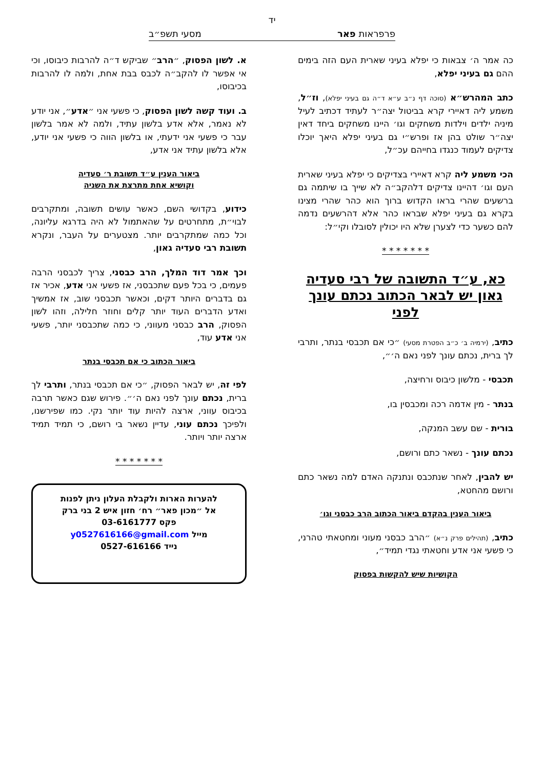יד
פרפראות פאר מסעי תשפ״ב
כה אמר ה׳ צבאות כי יפלא בעיני שארית העם הזה בימים ההם גם בעיני יפלא,
כתב המהרש״א (סוכה דף נ״ב ע״א ד״ה גם בעיני יפלא), וז״ל, משמע ליה דאיירי קרא בביטול יצה״ר לעתיד דכתיב לעיל מיניה ילדים וילדות משחקים וגו׳ היינו משחקים ביחד דאין יצה״ר שולט בהן אז ופרש״י גם בעיני יפלא היאך יוכלו צדיקים לעמוד כנגדו בחייהם עכ״ל,
הכי משמע ליה קרא דאיירי בצדיקים כי יפלא בעיני שארית העם וגו׳ דהיינו צדיקים דלהקב״ה לא שייך בו שיתמה גם ברשעים שהרי בראו הקדוש ברוך הוא כהר שהרי מצינו בקרא גם בעיני יפלא שבראו כהר אלא דהרשעים נדמה להם כשער כדי לצערן שלא היו יכולין לסובלו וקי״ל:
* * * * * * *
כא, ע״ד התשובה של רבי סעדיה גאון יש לבאר הכתוב נכתם עונך לפני
כתיב, (ירמיה ב׳ כ״ב הפטרת מסעי) ״כי אם תכבסי בנתר, ותרבי לך ברית, נכתם עונך לפני נאם ה׳״,
תכבסי - מלשון כיבוס ורחיצה,
בנתר - מין אדמה רכה ומכבסין בו,
בורית - שם עשב המנקה,
נכתם עונך - נשאר כתם ורושם,
יש להבין, לאחר שנתכבס ונתנקה האדם למה נשאר כתם ורושם מהחטא,
ביאור הענין בהקדם ביאור הכתוב הרב כבסני וגו׳
כתיב, (תהילים פרק נ״א) ״הרב כבסני מעוני ומחטאתי טהרני, כי פשעי אני אדע וחטאתי נגדי תמיד״,
הקושיות שיש להקשות בפסוק
א. לשון הפסוק, ״הרב״ שביקש ד״ה להרבות כיבוסו, וכי אי אפשר לו להקב״ה לכבס בבת אחת, ולמה לו להרבות בכיבוסו,
ב. ועוד קשה לשון הפסוק, כי פשעי אני ״אדע״, אני יודע לא נאמר, אלא אדע בלשון עתיד, ולמה לא אמר בלשון עבר כי פשעי אני ידעתי, או בלשון הווה כי פשעי אני יודע, אלא בלשון עתיד אני אדע,
ביאור הענין ע״ד תשובת ר׳ סעדיה
וקושיא אחת מתרצת את השניה
כידוע, בקדושי השם, כאשר עושים תשובה, ומתקרבים לבוי״ת, מתחרטים על שהאתמול לא היה בדרגא עליונה, וכל כמה שמתקרבים יותר. מצטערים על העבר, ונקרא תשובת רבי סעדיה גאון,
וכך אמר דוד המלך, הרב כבסני, צריך לכבסני הרבה פעמים, כי בכל פעם שתכבסני, אז פשעי אני אדע, אכיר אז גם בדברים היותר דקים, וכאשר תכבסני שוב, אז אמשיך ואדע הדברים העוד יותר קלים וחוזר חלילה, וזהו לשון הפסוק, הרב כבסני מעווני, כי כמה שתכבסני יותר, פשעי אני אדע עוד,
ביאור הכתוב כי אם תכבסי בנתר
לפי זה, יש לבאר הפסוק, ״כי אם תכבסי בנתר, ותרבי לך ברית, נכתם עונך לפני נאם ה׳״. פירוש שגם כאשר תרבה בכיבוס עווני, ארצה להיות עוד יותר נקי. כמו שפירשנו, ולפיכך נכתם עוני, עדיין נשאר בי רושם, כי תמיד תמיד ארצה יותר ויותר.
* * * * * * *
להערות הארות ולקבלת העלון ניתן לפנות
אל ״מכון פאר״ רח׳ חזון איש 2 בני ברק
פקס 03-6161777
מייל y0527616166@gmail.com
נייד 0527-616166